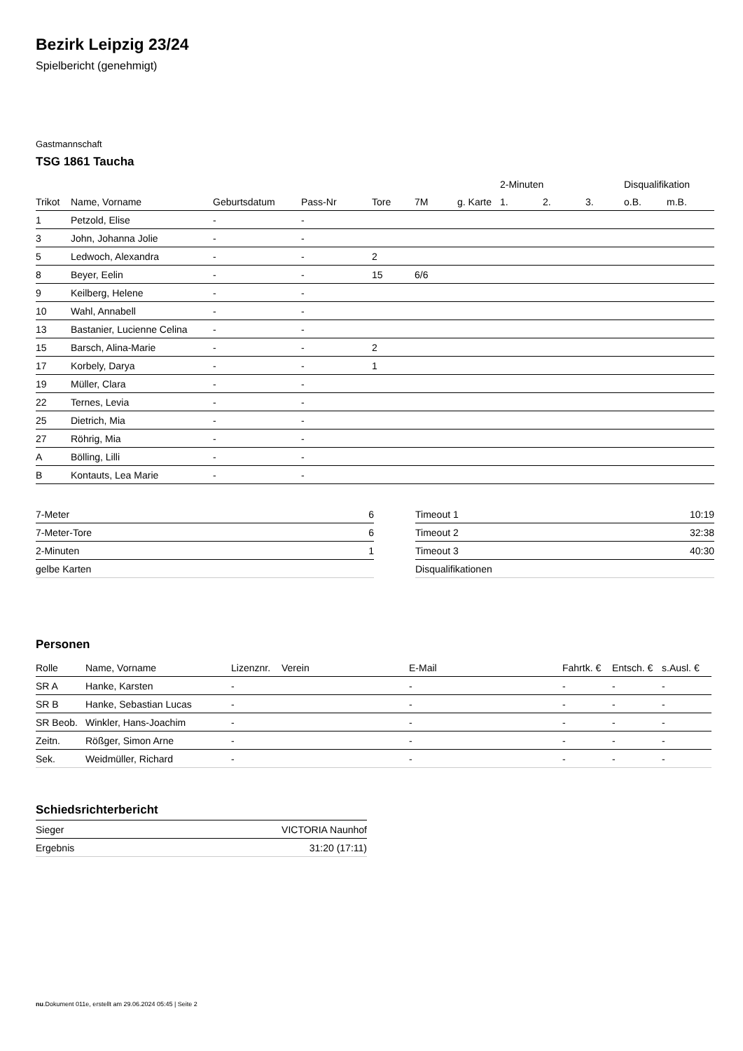Bezirk Leipzig 23/24
Spielbericht (genehmigt)
Gastmannschaft
TSG 1861 Taucha
| | | | | | | | 2-Minuten | | | Disqualifikation | |
| --- | --- | --- | --- | --- | --- | --- | --- | --- | --- | --- | --- |
| Trikot | Name, Vorname | Geburtsdatum | Pass-Nr | Tore | 7M | g. Karte | 1. | 2. | 3. | o.B. | m.B. |
| 1 | Petzold, Elise | - | - | | | | | | | | |
| 3 | John, Johanna Jolie | - | - | | | | | | | | |
| 5 | Ledwoch, Alexandra | - | - | 2 | | | | | | | |
| 8 | Beyer, Eelin | - | - | 15 | 6/6 | | | | | | |
| 9 | Keilberg, Helene | - | - | | | | | | | | |
| 10 | Wahl, Annabell | - | - | | | | | | | | |
| 13 | Bastanier, Lucienne Celina | - | - | | | | | | | | |
| 15 | Barsch, Alina-Marie | - | - | 2 | | | | | | | |
| 17 | Korbely, Darya | - | - | 1 | | | | | | | |
| 19 | Müller, Clara | - | - | | | | | | | | |
| 22 | Ternes, Levia | - | - | | | | | | | | |
| 25 | Dietrich, Mia | - | - | | | | | | | | |
| 27 | Röhrig, Mia | - | - | | | | | | | | |
| A | Bölling, Lilli | - | - | | | | | | | | |
| B | Kontauts, Lea Marie | - | - | | | | | | | | |
| 7-Meter | 6 |
| 7-Meter-Tore | 6 |
| 2-Minuten | 1 |
| gelbe Karten | |
| Timeout 1 | 10:19 |
| Timeout 2 | 32:38 |
| Timeout 3 | 40:30 |
| Disqualifikationen | |
Personen
| Rolle | Name, Vorname | Lizenznr. | Verein | E-Mail | Fahrtk. € | Entsch. € | s.Ausl. € |
| --- | --- | --- | --- | --- | --- | --- | --- |
| SR A | Hanke, Karsten | - | | - | - | - | - |
| SR B | Hanke, Sebastian Lucas | - | | - | - | - | - |
| SR Beob. | Winkler, Hans-Joachim | - | | - | - | - | - |
| Zeitn. | Rößger, Simon Arne | - | | - | - | - | - |
| Sek. | Weidmüller, Richard | - | | - | - | - | - |
Schiedsrichterbericht
| Sieger | VICTORIA Naunhof |
| Ergebnis | 31:20 (17:11) |
nu.Dokument 011e, erstellt am 29.06.2024 05:45 | Seite 2